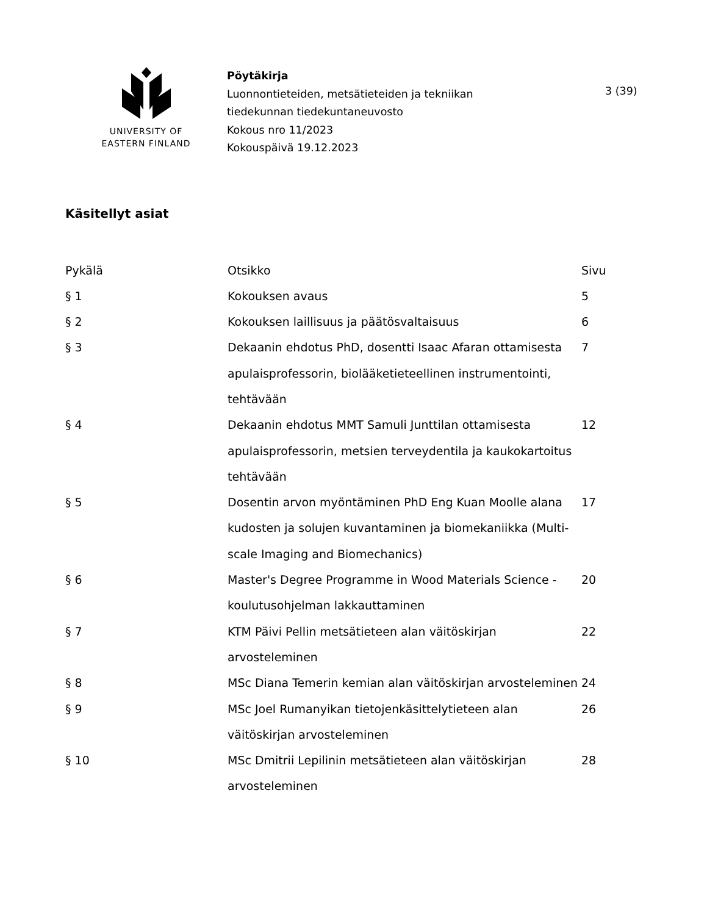UNIVERSITY OF
EASTERN FINLAND
Pöytäkirja
Luonnontieteiden, metsätieteiden ja tekniikan
tiedekunnan tiedekuntaneuvosto
Kokous nro 11/2023
Kokouspäivä 19.12.2023
3 (39)
Käsitellyt asiat
| Pykälä | Otsikko | Sivu |
| --- | --- | --- |
| § 1 | Kokouksen avaus | 5 |
| § 2 | Kokouksen laillisuus ja päätösvaltaisuus | 6 |
| § 3 | Dekaanin ehdotus PhD, dosentti Isaac Afaran ottamisesta apulaisprofessorin, biolääketieteellinen instrumentointi, tehtävään | 7 |
| § 4 | Dekaanin ehdotus MMT Samuli Junttilan ottamisesta apulaisprofessorin, metsien terveydentila ja kaukokartoitus tehtävään | 12 |
| § 5 | Dosentin arvon myöntäminen PhD Eng Kuan Moolle alana kudosten ja solujen kuvantaminen ja biomekaniikka (Multi-scale Imaging and Biomechanics) | 17 |
| § 6 | Master's Degree Programme in Wood Materials Science -koulutusohjelman lakkauttaminen | 20 |
| § 7 | KTM Päivi Pellin metsätieteen alan väitöskirjan arvosteleminen | 22 |
| § 8 | MSc Diana Temerin kemian alan väitöskirjan arvosteleminen | 24 |
| § 9 | MSc Joel Rumanyikan tietojenkäsittelytieteen alan väitöskirjan arvosteleminen | 26 |
| § 10 | MSc Dmitrii Lepilinin metsätieteen alan väitöskirjan arvosteleminen | 28 |